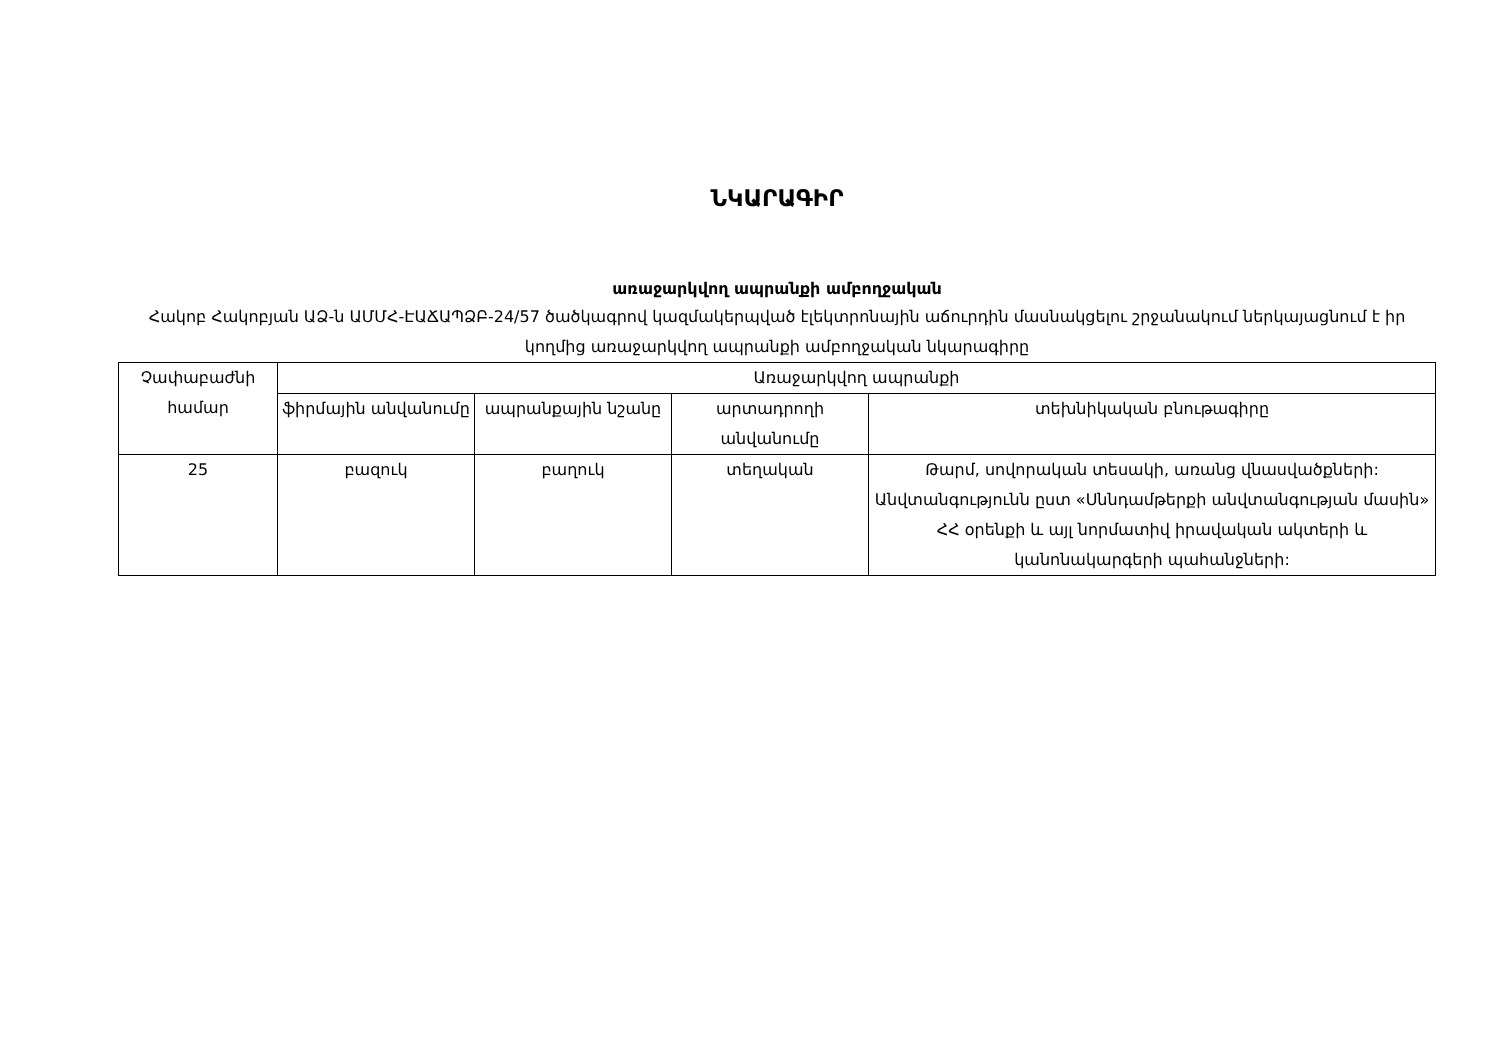ՆԿԱՐԱԳԻՐ
առաջարկվող ապրանքի ամբողջական
Հակոբ Հակոբյան ԱՁ-ն ԱՄՄՀ-ԷԱՃԱՊՁԲ-24/57 ծածկագրով կազմակերպված էլեկտրոնային աճուրդին մասնակցելու շրջանակում ներկայացնում է իր կողմից առաջարկվող ապրանքի ամբողջական նկարագիրը
| Չափաբաժնի համար | Առաջարկվող ապրանքի | | | |
| --- | --- | --- | --- | --- |
| | ֆիրմային անվանումը | ապրանքային նշանը | արտադրողի անվանումը | տեխնիկական բնութագիրը |
| 25 | բազուկ | բաղուկ | տեղական | Թարմ, սովորական տեսակի, առանց վնասվածքների: Անվտանգությունն ըստ «Սննդամթերքի անվտանգության մասին» ՀՀ օրենքի և այլ նորմատիվ իրավական ակտերի և կանոնակարգերի պահանջների: |